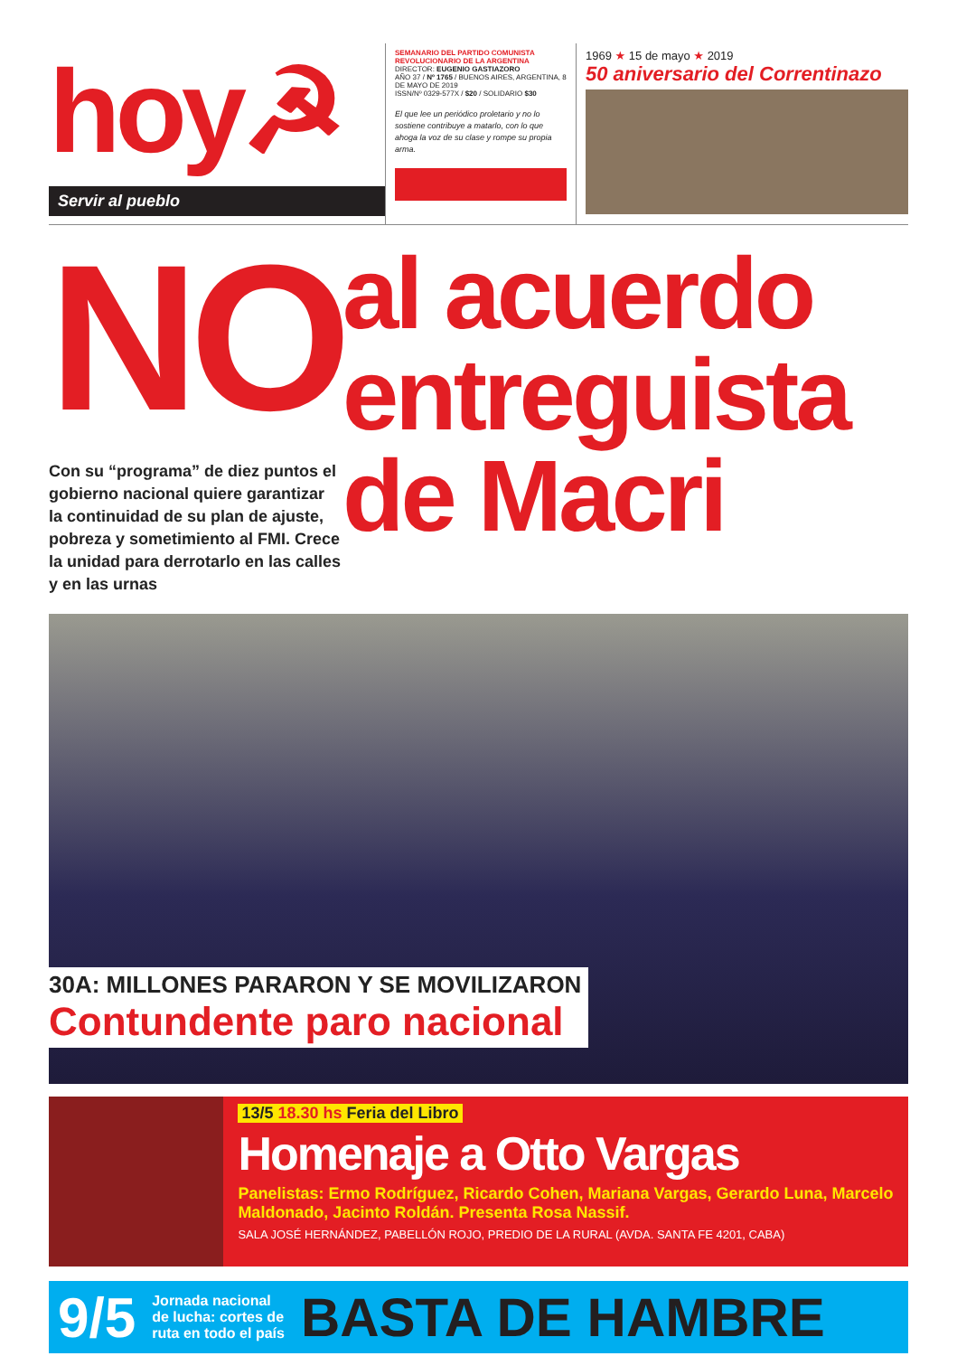hoy☭
Servir al pueblo
SEMANARIO DEL PARTIDO COMUNISTA REVOLUCIONARIO DE LA ARGENTINA
DIRECTOR: EUGENIO GASTIAZORO
AÑO 37 / Nº 1765 / BUENOS AIRES, ARGENTINA, 8 DE MAYO DE 2019
ISSN/Nº 0329-577X / $20 / SOLIDARIO $30
El que lee un periódico proletario y no lo sostiene contribuye a matarlo, con lo que ahoga la voz de su clase y rompe su propia arma.
1969 ★ 15 de mayo ★ 2019
50 aniversario del Correntinazo
NO
Con su “programa” de diez puntos el gobierno nacional quiere garantizar la continuidad de su plan de ajuste, pobreza y sometimiento al FMI. Crece la unidad para derrotarlo en las calles y en las urnas
al acuerdo entreguista de Macri
30A: MILLONES PARARON Y SE MOVILIZARON
Contundente paro nacional
13/5 18.30 hs Feria del Libro
Homenaje a Otto Vargas
Panelistas: Ermo Rodríguez, Ricardo Cohen, Mariana Vargas, Gerardo Luna, Marcelo Maldonado, Jacinto Roldán. Presenta Rosa Nassif.
SALA JOSÉ HERNÁNDEZ, PABELLÓN ROJO, PREDIO DE LA RURAL (AVDA. SANTA FE 4201, CABA)
9/5 Jornada nacional
de lucha: cortes de
ruta en todo el país BASTA DE HAMBRE